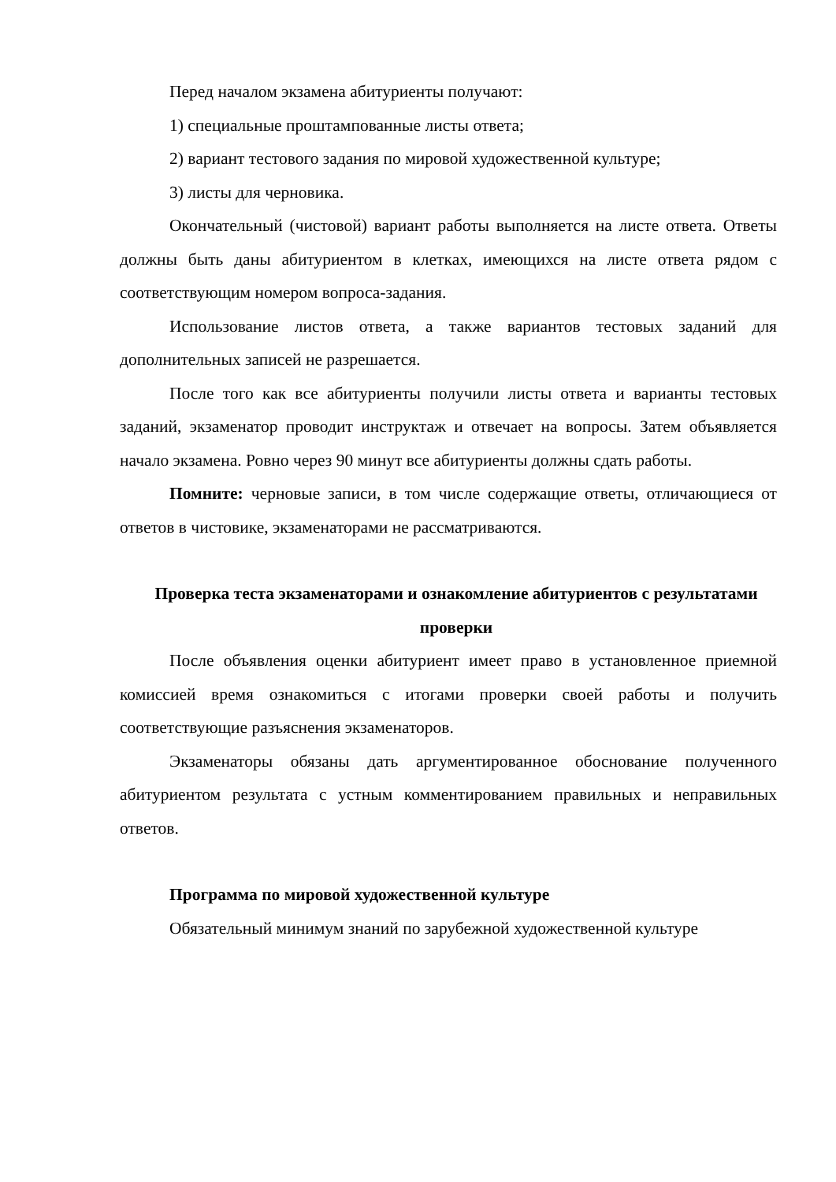Перед началом экзамена абитуриенты получают:
1) специальные проштампованные листы ответа;
2) вариант тестового задания по мировой художественной культуре;
3) листы для черновика.
Окончательный (чистовой) вариант работы выполняется на листе ответа. Ответы должны быть даны абитуриентом в клетках, имеющихся на листе ответа рядом с соответствующим номером вопроса-задания.
Использование листов ответа, а также вариантов тестовых заданий для дополнительных записей не разрешается.
После того как все абитуриенты получили листы ответа и варианты тестовых заданий, экзаменатор проводит инструктаж и отвечает на вопросы. Затем объявляется начало экзамена. Ровно через 90 минут все абитуриенты должны сдать работы.
Помните: черновые записи, в том числе содержащие ответы, отличающиеся от ответов в чистовике, экзаменаторами не рассматриваются.
Проверка теста экзаменаторами и ознакомление абитуриентов с результатами проверки
После объявления оценки абитуриент имеет право в установленное приемной комиссией время ознакомиться с итогами проверки своей работы и получить соответствующие разъяснения экзаменаторов.
Экзаменаторы обязаны дать аргументированное обоснование полученного абитуриентом результата с устным комментированием правильных и неправильных ответов.
Программа по мировой художественной культуре
Обязательный минимум знаний по зарубежной художественной культуре